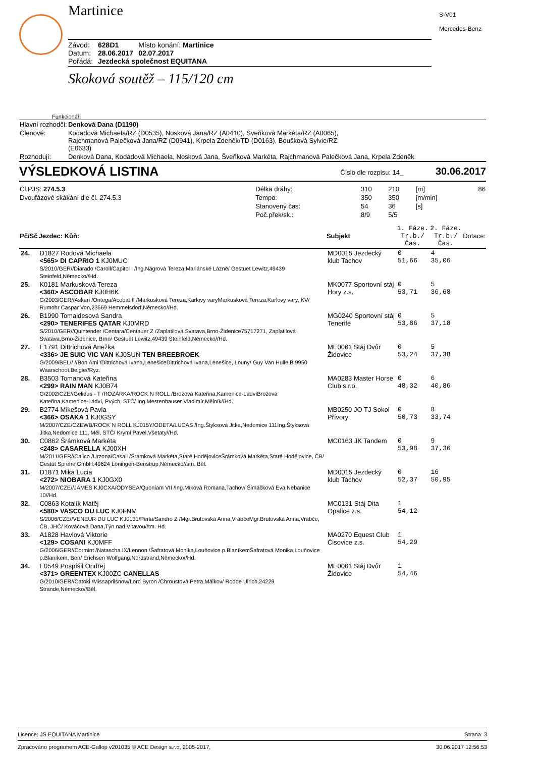Martinice
| Závod: | 628D1 | Místo konání: Martinice |
| Datum: | 28.06.2017 | 02.07.2017 |
| Pořádá: | Jezdecká společnost EQUITANA | |
Skoková soutěž – 115/120 cm
S-V01
Mercedes-Benz
Funkcionáři
| Hlavní rozhodčí: | Denková Dana (D1190) |
| Členové: | Kodadová Michaela/RZ (D0535), Nosková Jana/RZ (A0410), Šveňková Markéta/RZ (A0065), Rajchmanová Palečková Jana/RZ (D0941), Krpela Zdeněk/TD (D0163), Boušková Sylvie/RZ (E0633) |
| Rozhodují: | Denková Dana, Kodadová Michaela, Nosková Jana, Šveňková Markéta, Rajchmanová Palečková Jana, Krpela Zdeněk |
VÝSLEDKOVÁ LISTINA Číslo dle rozpisu: 14_ 30.06.2017
| Čl.PJS: 274.5.3 | Délka dráhy: | 310 | 210 | [m] | 86 |
| Dvoufázové skákání dle čl. 274.5.3 | Tempo: | 350 | 350 | [m/min] | |
| | Stanovený čas: | 54 | 36 | [s] | |
| | Poč.přek/sk.: | 8/9 | 5/5 | | |
| Pč/Sč | Jezdec: Kůň: | Subjekt | 1. Fáze. Tr.b./Čas. | 2. Fáze. Tr.b./Čas. | Dotace: |
| --- | --- | --- | --- | --- | --- |
| 24. | D1827 Rodová Michaela <565> DI CAPRIO 1 KJ0MUC S/2010/GER//Diarado /Caroll/Capitol I /Ing.Nágrová Tereza,Mariánské Lázně/ Gestuet Lewitz,49439 Steinfeld,Německo//Hd. | MD0015 Jezdecký klub Tachov | 0 51,66 | 4 35,06 | |
| 25. | K0181 Markusková Tereza <360> ASCOBAR KJ0H6K G/2003/GER//Askari /Ontega/Acobat II /Markusková Tereza,Karlovy varyMarkusková Tereza,Karlovy vary, KV/ Rumohr Caspar Von,23669 Hemmelsdorf,Německo//Hd. | MK0077 Sportovní stáj Hory z.s. | 0 53,71 | 5 36,68 | |
| 26. | B1990 Tomaidesová Sandra <290> TENERIFES QATAR KJ0MRD S/2010/GER//Quintender /Centara/Centauer Z /Zaplatilová Svatava,Brno-Židenice75717271, Zaplatilová Svatava,Brno-Židenice, Brno/ Gestuet Lewitz,49439 Steinfeld,Německo//Hd. | MG0240 Sportovní stáj Tenerife | 0 53,86 | 5 37,18 | |
| 27. | E1791 Dittrichová Anežka <336> JE SUIC VIC VAN KJ0SUN TEN BREEBROEK G/2009/BEL// //Bon Ami /Dittrichová Ivana,LenešiceDittrichová Ivana,Lenešice, Louny/ Guy Van Hulle,B 9950 Waarschoot,Belgie//Ryz. | ME0061 Stáj Dvůr Židovice | 0 53,24 | 5 37,38 | |
| 28. | B3503 Tomanová Kateřina <299> RAIN MAN KJ0B74 G/2002/CZE//Gelidus - T /ROZÁRKA/ROCK`N ROLL /Brožová Kateřina,Kamenice-LádvíBrožová Kateřina,Kamenice-Ládví, Pvých, STČ/ Ing.Mestenhauser Vladimír,Mělník//Hd. | MA0283 Master Horse Club s.r.o. | 0 48,32 | 6 40,86 | |
| 29. | B2774 Mikešová Pavla <366> OSAKA 1 KJ0GSY M/2007/CZE/CZEWB/ROCK`N ROLL KJ015Y/ODETA/LUCAS /Ing.Štyksová Jitka,Nedomice 111Ing.Štyksová Jitka,Nedomice 111, Měl, STČ/ Kryml Pavel,Všetaty//Hd. | MB0250 JO TJ Sokol Přívory | 0 50,73 | 8 33,74 | |
| 30. | C0862 Šrámková Markéta <248> CASARELLA KJ00XH M/2011/GER//Calico /Urzona/Casall /Šrámková Markéta,Staré HodějoviceŠrámková Markéta,Staré Hodějovice, ČB/ Gestüt Sprehe GmbH,49624 Löningen-Benstrup,Německo//sm. Běl. | MC0163 JK Tandem | 0 53,98 | 9 37,36 | |
| 31. | D1871 Mika Lucia <272> NIOBARA 1 KJ0GX0 M/2007/CZE//JAMES KJ0CXA/ODYSEA/Quoniam VII /Ing.Míková Romana,Tachov/ Šimáčková Eva,Nebanice 10//Hd. | MD0015 Jezdecký klub Tachov | 0 52,37 | 16 50,95 | |
| 32. | C0863 Kotalík Matěj <580> VASCO DU LUC KJ0FNM S/2006/CZE//VENEUR DU LUC KJ0131/Perla/Sandro Z /Mgr.Brutovská Anna,VrábčeMgr.Brutovská Anna,Vrábče, ČB, JHČ/ Kováčová Dana,Týn nad Vltavou//tm. Hd. | MC0131 Stáj Dita Opalice z.s. | 1 54,12 | | |
| 33. | A1828 Havlová Viktorie <129> COSANI KJ0MFF G/2006/GER//Cormint /Natascha IX/Lennon /Šafratová Monika,Louňovice p.BlaníkemŠafratová Monika,Louňovice p.Blaníkem, Ben/ Erichsen Wolfgang,Nordstrand,Německo//Hd. | MA0270 Equest Club Čisovice z.s. | 1 54,29 | | |
| 34. | E0549 Pospíšil Ondřej <371> GREENTEX KJ00ZC CANELLAS G/2010/GER//Catoki /Missaprilsnow/Lord Byron /Chroustová Petra,Málkov/ Rodde Ulrich,24229 Strande,Německo//Běl. | ME0061 Stáj Dvůr Židovice | 1 54,46 | | |
Licence: JS EQUITANA Martinice Strana: 3
Zpracováno programem ACE-Gallop v201035 © ACE Design s.r.o, 2005-2017, 30.06.2017 12:56:53